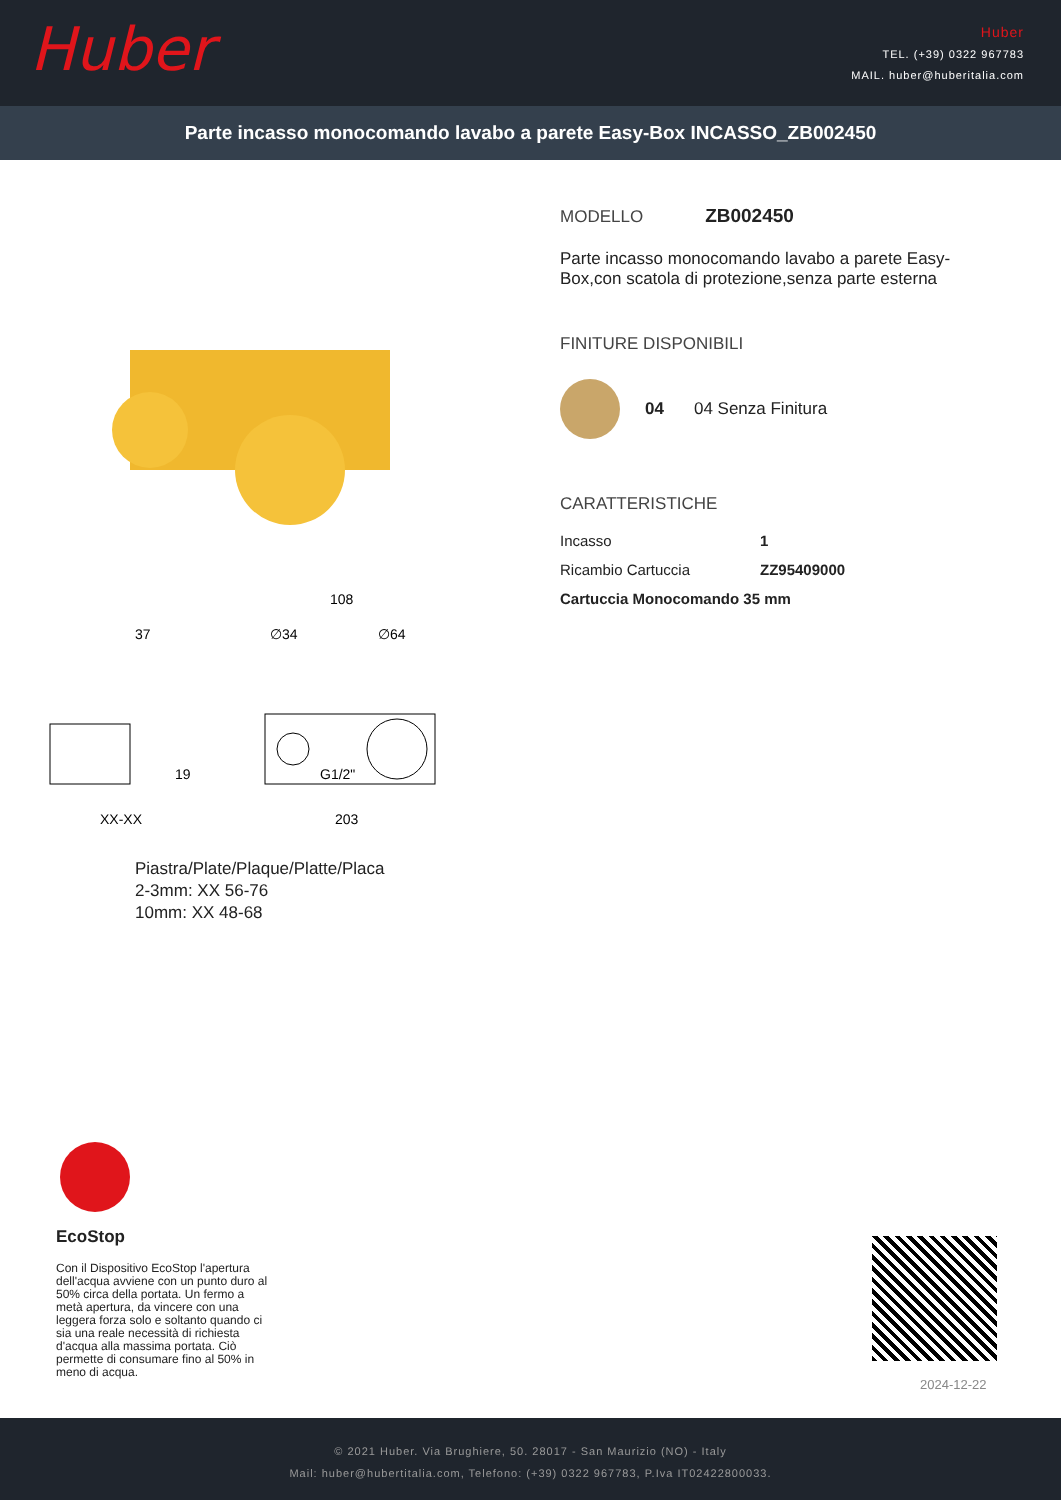Huber
Huber
TEL. (+39) 0322 967783
MAIL. huber@huberitalia.com
Parte incasso monocomando lavabo a parete Easy-Box INCASSO_ZB002450
108
∅34
∅64
37
19
XX-XX
G1/2"
203
Piastra/Plate/Plaque/Platte/Placa
2-3mm: XX 56-76
10mm: XX 48-68
MODELLO ZB002450
Parte incasso monocomando lavabo a parete Easy-Box,con scatola di protezione,senza parte esterna
FINITURE DISPONIBILI
04 04 Senza Finitura
CARATTERISTICHE
| Incasso | 1 |
| Ricambio Cartuccia | ZZ95409000 |
| Cartuccia Monocomando 35 mm | |
EcoStop
Con il Dispositivo EcoStop l'apertura dell'acqua avviene con un punto duro al 50% circa della portata. Un fermo a metà apertura, da vincere con una leggera forza solo e soltanto quando ci sia una reale necessità di richiesta d'acqua alla massima portata. Ciò permette di consumare fino al 50% in meno di acqua.
2024-12-22
© 2021 Huber. Via Brughiere, 50. 28017 - San Maurizio (NO) - Italy
Mail: huber@hubertitalia.com, Telefono: (+39) 0322 967783, P.Iva IT02422800033.